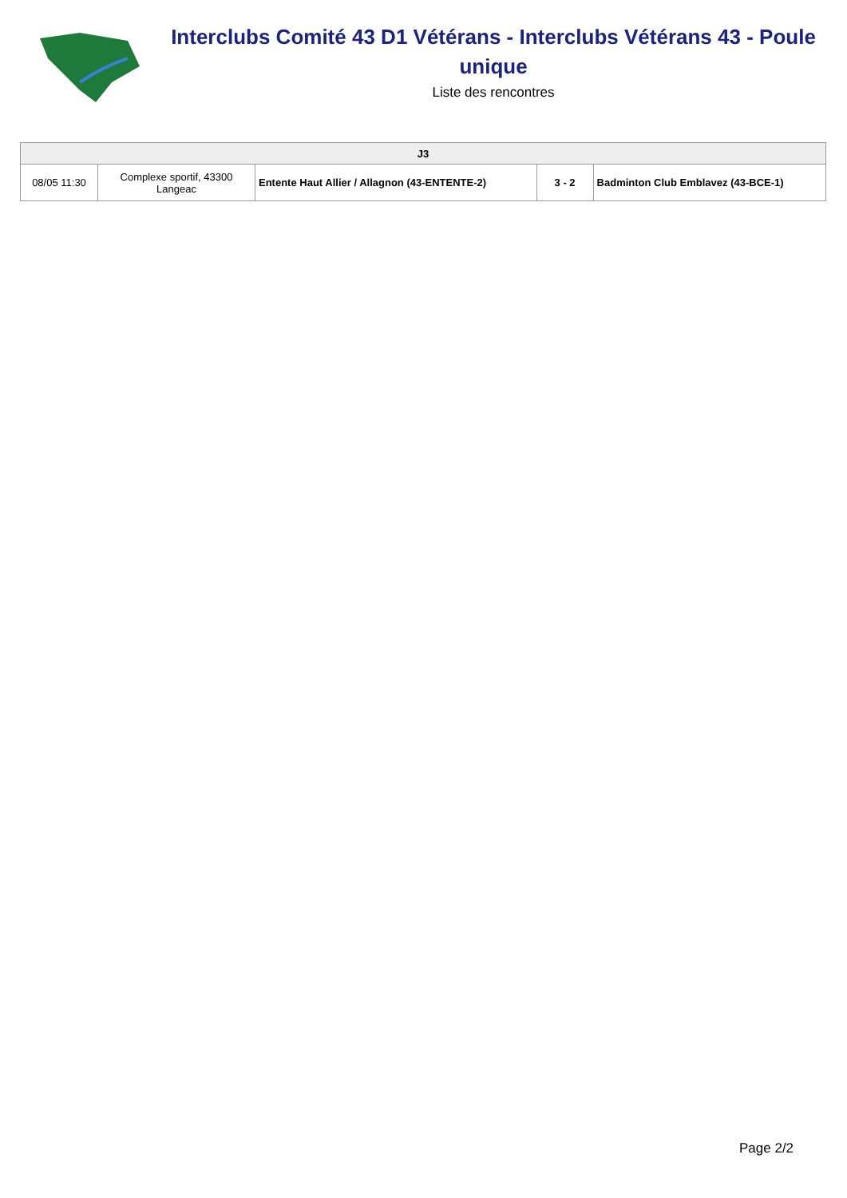Interclubs Comité 43 D1 Vétérans - Interclubs Vétérans 43 - Poule unique
Liste des rencontres
| J3 | | | | |
| --- | --- | --- | --- | --- |
| 08/05 11:30 | Complexe sportif, 43300 Langeac | Entente Haut Allier / Allagnon (43-ENTENTE-2) | 3 - 2 | Badminton Club Emblavez (43-BCE-1) |
Page 2/2